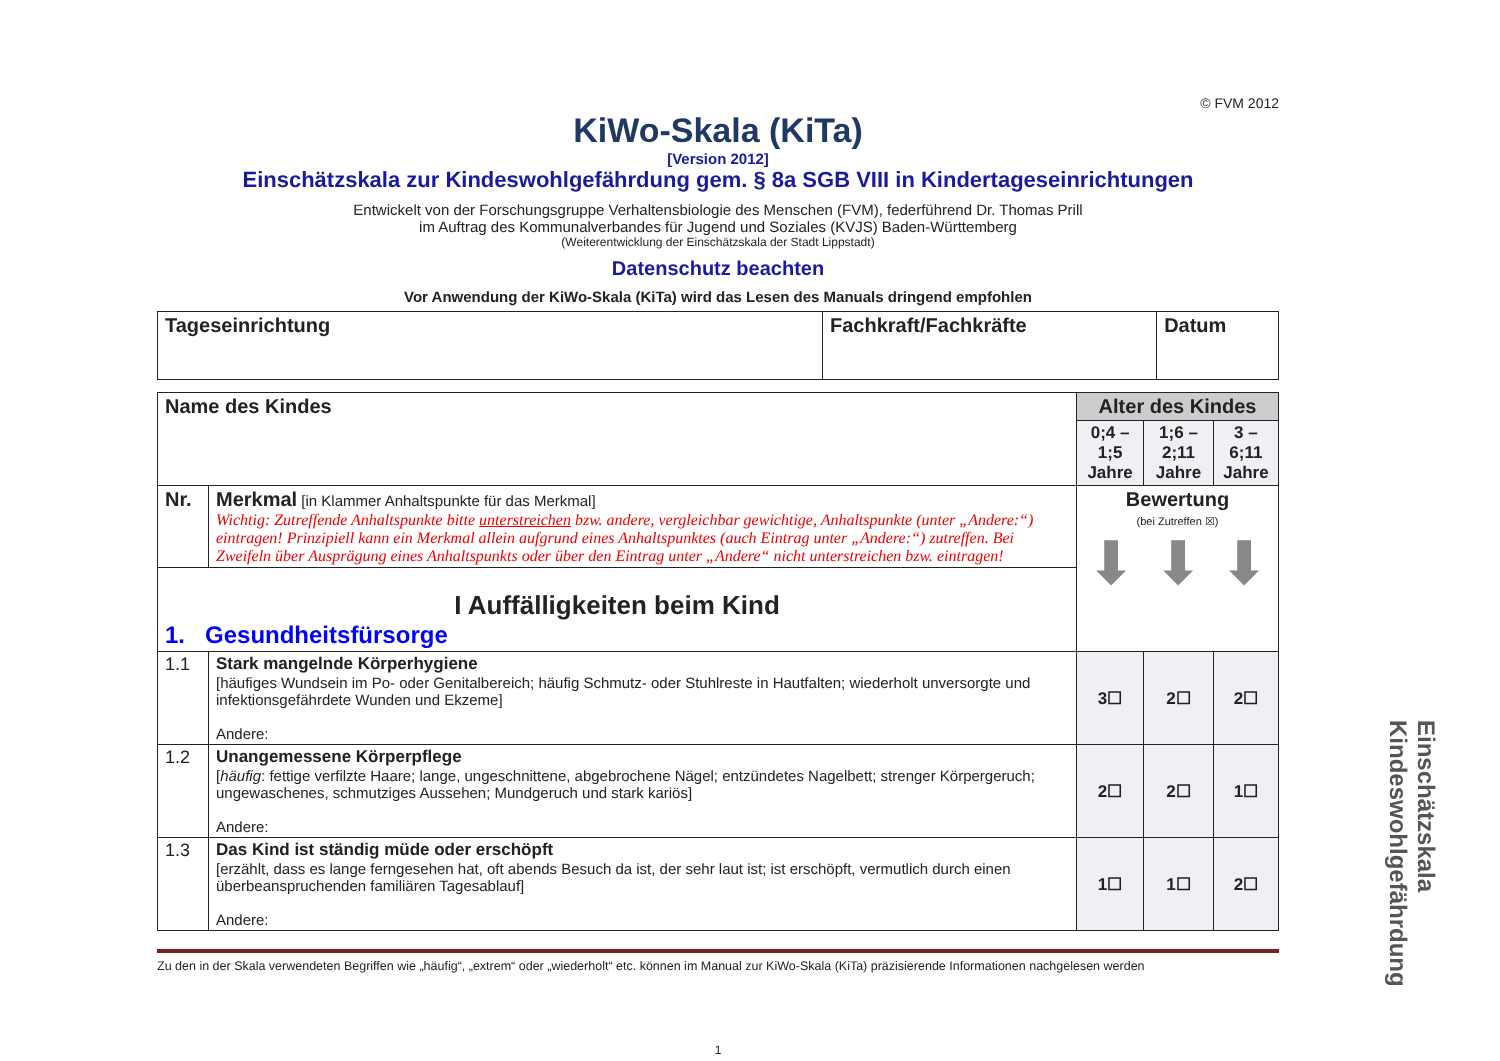© FVM 2012
KiWo-Skala (KiTa)
[Version 2012]
Einschätzskala zur Kindeswohlgefährdung gem. § 8a SGB VIII in Kindertageseinrichtungen
Entwickelt von der Forschungsgruppe Verhaltensbiologie des Menschen (FVM), federführend Dr. Thomas Prill
im Auftrag des Kommunalverbandes für Jugend und Soziales (KVJS) Baden-Württemberg
(Weiterentwicklung der Einschätzskala der Stadt Lippstadt)
Datenschutz beachten
Vor Anwendung der KiWo-Skala (KiTa) wird das Lesen des Manuals dringend empfohlen
| Tageseinrichtung | Fachkraft/Fachkräfte | Datum |
| Name des Kindes | | Alter des Kindes | | |
| | | 0;4 – 1;5 Jahre | 1;6 – 2;11 Jahre | 3 – 6;11 Jahre |
| Nr. | Merkmal [in Klammer Anhaltspunkte für das Merkmal] Wichtig: Zutreffende Anhaltspunkte bitte unterstreichen bzw. andere, vergleichbar gewichtige, Anhaltspunkte (unter „Andere:“) eintragen! Prinzipiell kann ein Merkmal allein aufgrund eines Anhaltspunktes (auch Eintrag unter „Andere:“) zutreffen. Bei Zweifeln über Ausprägung eines Anhaltspunkts oder über den Eintrag unter „Andere“ nicht unterstreichen bzw. eintragen! | Bewertung (bei Zutreffen ☒) ⬇ ⬇ ⬇ | | |
| I Auffälligkeiten beim Kind 1. Gesundheitsfürsorge | | | | |
| 1.1 | Stark mangelnde Körperhygiene [häufiges Wundsein im Po- oder Genitalbereich; häufig Schmutz- oder Stuhlreste in Hautfalten; wiederholt unversorgte und infektionsgefährdete Wunden und Ekzeme] Andere: | 3☐ | 2☐ | 2☐ |
| 1.2 | Unangemessene Körperpflege [ häufig : fettige verfilzte Haare; lange, ungeschnittene, abgebrochene Nägel; entzündetes Nagelbett; strenger Körpergeruch; ungewaschenes, schmutziges Aussehen; Mundgeruch und stark kariös] Andere: | 2☐ | 2☐ | 1☐ |
| 1.3 | Das Kind ist ständig müde oder erschöpft [erzählt, dass es lange ferngesehen hat, oft abends Besuch da ist, der sehr laut ist; ist erschöpft, vermutlich durch einen überbeanspruchenden familiären Tagesablauf] Andere: | 1☐ | 1☐ | 2☐ |
Zu den in der Skala verwendeten Begriffen wie „häufig“, „extrem“ oder „wiederholt“ etc. können im Manual zur KiWo-Skala (KiTa) präzisierende Informationen nachgelesen werden
1
Einschätzskala Kindeswohlgefährdung